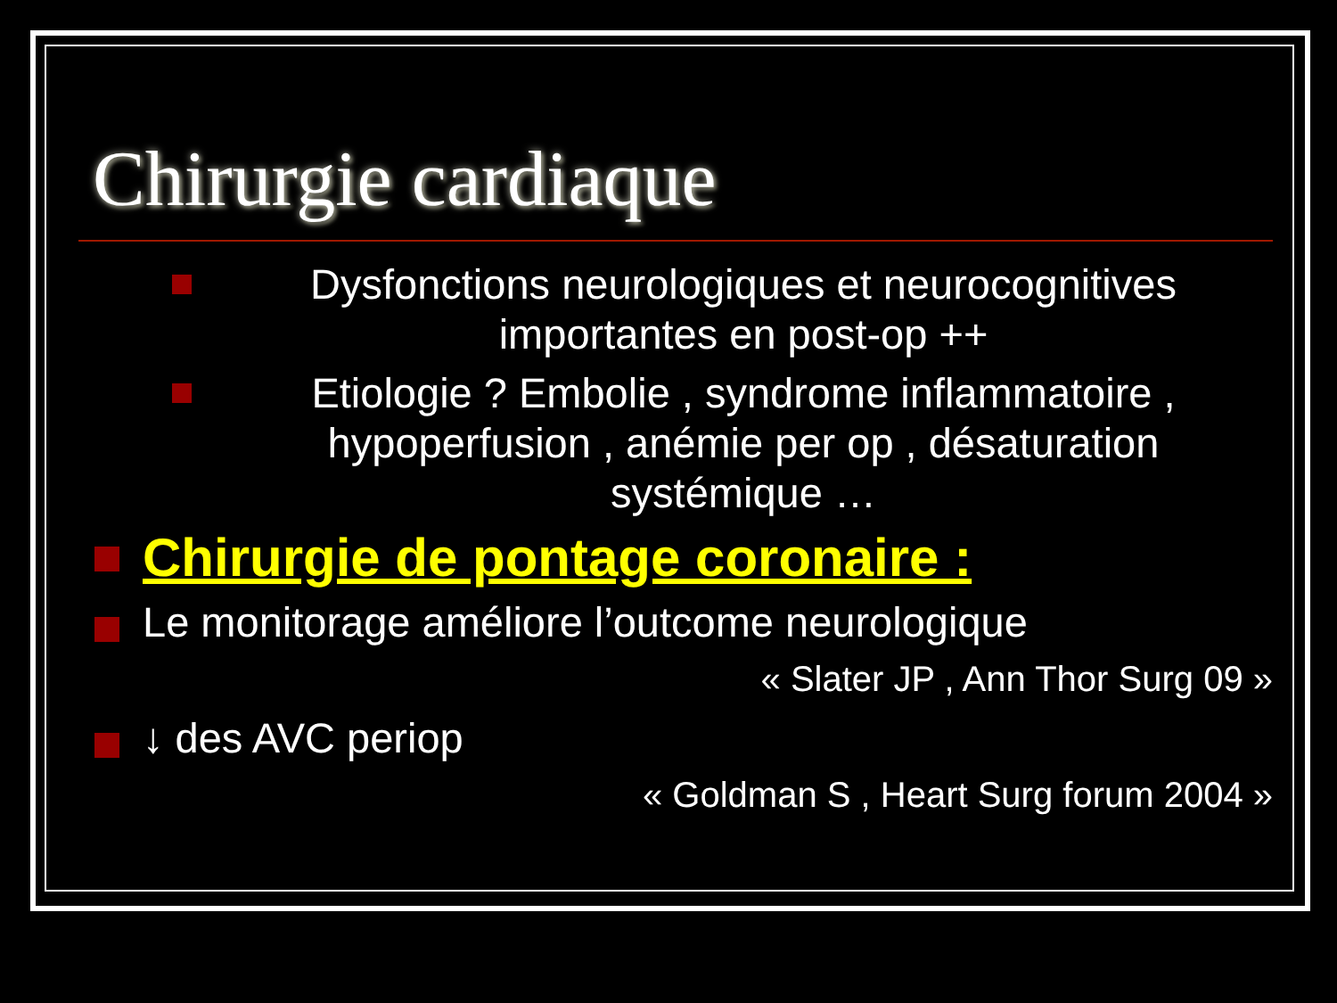Chirurgie cardiaque
Dysfonctions neurologiques et neurocognitives importantes en post-op ++
Etiologie ? Embolie , syndrome inflammatoire , hypoperfusion , anémie per op , désaturation systémique …
Chirurgie de pontage coronaire :
Le monitorage améliore l’outcome neurologique
« Slater JP , Ann Thor Surg 09 »
↓ des AVC periop
« Goldman S , Heart Surg forum 2004 »